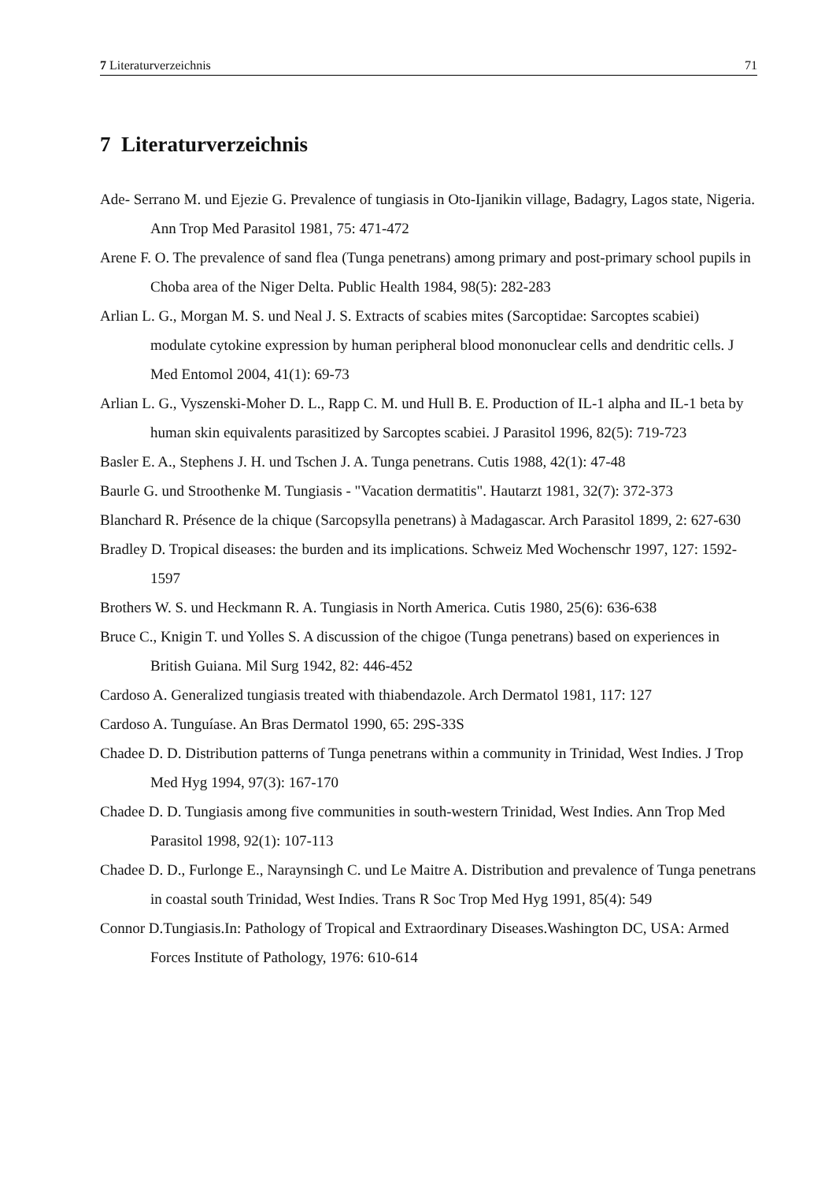7 Literaturverzeichnis 71
7 Literaturverzeichnis
Ade- Serrano M. und Ejezie G. Prevalence of tungiasis in Oto-Ijanikin village, Badagry, Lagos state, Nigeria. Ann Trop Med Parasitol 1981, 75: 471-472
Arene F. O. The prevalence of sand flea (Tunga penetrans) among primary and post-primary school pupils in Choba area of the Niger Delta. Public Health 1984, 98(5): 282-283
Arlian L. G., Morgan M. S. und Neal J. S. Extracts of scabies mites (Sarcoptidae: Sarcoptes scabiei) modulate cytokine expression by human peripheral blood mononuclear cells and dendritic cells. J Med Entomol 2004, 41(1): 69-73
Arlian L. G., Vyszenski-Moher D. L., Rapp C. M. und Hull B. E. Production of IL-1 alpha and IL-1 beta by human skin equivalents parasitized by Sarcoptes scabiei. J Parasitol 1996, 82(5): 719-723
Basler E. A., Stephens J. H. und Tschen J. A. Tunga penetrans. Cutis 1988, 42(1): 47-48
Baurle G. und Stroothenke M. Tungiasis - "Vacation dermatitis". Hautarzt 1981, 32(7): 372-373
Blanchard R. Présence de la chique (Sarcopsylla penetrans) à Madagascar. Arch Parasitol 1899, 2: 627-630
Bradley D. Tropical diseases: the burden and its implications. Schweiz Med Wochenschr 1997, 127: 1592- 1597
Brothers W. S. und Heckmann R. A. Tungiasis in North America. Cutis 1980, 25(6): 636-638
Bruce C., Knigin T. und Yolles S. A discussion of the chigoe (Tunga penetrans) based on experiences in British Guiana. Mil Surg 1942, 82: 446-452
Cardoso A. Generalized tungiasis treated with thiabendazole. Arch Dermatol 1981, 117: 127
Cardoso A. Tunguíase. An Bras Dermatol 1990, 65: 29S-33S
Chadee D. D. Distribution patterns of Tunga penetrans within a community in Trinidad, West Indies. J Trop Med Hyg 1994, 97(3): 167-170
Chadee D. D. Tungiasis among five communities in south-western Trinidad, West Indies. Ann Trop Med Parasitol 1998, 92(1): 107-113
Chadee D. D., Furlonge E., Naraynsingh C. und Le Maitre A. Distribution and prevalence of Tunga penetrans in coastal south Trinidad, West Indies. Trans R Soc Trop Med Hyg 1991, 85(4): 549
Connor D.Tungiasis.In: Pathology of Tropical and Extraordinary Diseases.Washington DC, USA: Armed Forces Institute of Pathology, 1976: 610-614